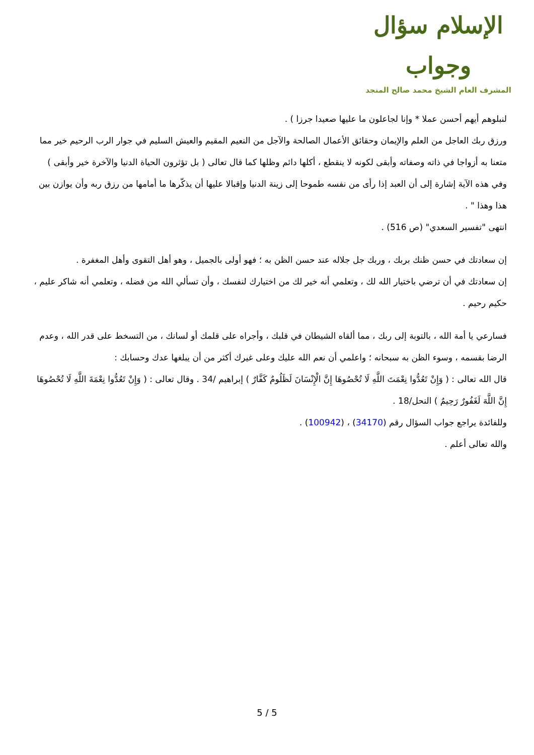الإسلام سؤال وجواب
المشرف العام الشيخ محمد صالح المنجد
لنبلوهم أيهم أحسن عملا * وإنا لجاعلون ما عليها صعيدا جرزا ) .
ورزق ربك العاجل من العلم والإيمان وحقائق الأعمال الصالحة والآجل من النعيم المقيم والعيش السليم في جوار الرب الرحيم خير مما متعنا به أزواجا في ذاته وصفاته وأبقى لكونه لا ينقطع ، أكلها دائم وظلها كما قال تعالى ( بل تؤثرون الحياة الدنيا والآخرة خير وأبقى )
وفي هذه الآية إشارة إلى أن العبد إذا رأى من نفسه طموحا إلى زينة الدنيا وإقبالا عليها أن يذكّرها ما أمامها من رزق ربه وأن يوازن بين هذا وهذا " .
انتهى "تفسير السعدي" (ص 516) .
إن سعادتك في حسن ظنك بربك ، وربك جل جلاله عند حسن الظن به ؛ فهو أولى بالجميل ، وهو أهل التقوى وأهل المغفرة .
إن سعادتك في أن ترضي باختيار الله لك ، وتعلمي أنه خير لك من اختيارك لنفسك ، وأن تسألي الله من فضله ، وتعلمي أنه شاكر عليم ، حكيم رحيم .
فسارعي يا أمة الله ، بالتوبة إلى ربك ، مما ألقاه الشيطان في قلبك ، وأجراه على قلمك أو لسانك ، من التسخط على قدر الله ، وعدم الرضا بقسمه ، وسوء الظن به سبحانه ؛ واعلمي أن نعم الله عليك وعلى غيرك أكثر من أن يبلغها عدك وحسابك :
قال الله تعالى : ( وَإِنْ تَعُدُّوا نِعْمَتَ اللَّهِ لَا تُحْصُوهَا إِنَّ الْإِنْسَانَ لَظَلُومٌ كَفَّارٌ ) إبراهيم /34 . وقال تعالى : ( وَإِنْ تَعُدُّوا نِعْمَةَ اللَّهِ لَا تُحْصُوهَا إِنَّ اللَّهَ لَغَفُورٌ رَحِيمٌ ) النحل/18 .
وللفائدة يراجع جواب السؤال رقم (34170) ، (100942) .
والله تعالى أعلم .
5 / 5